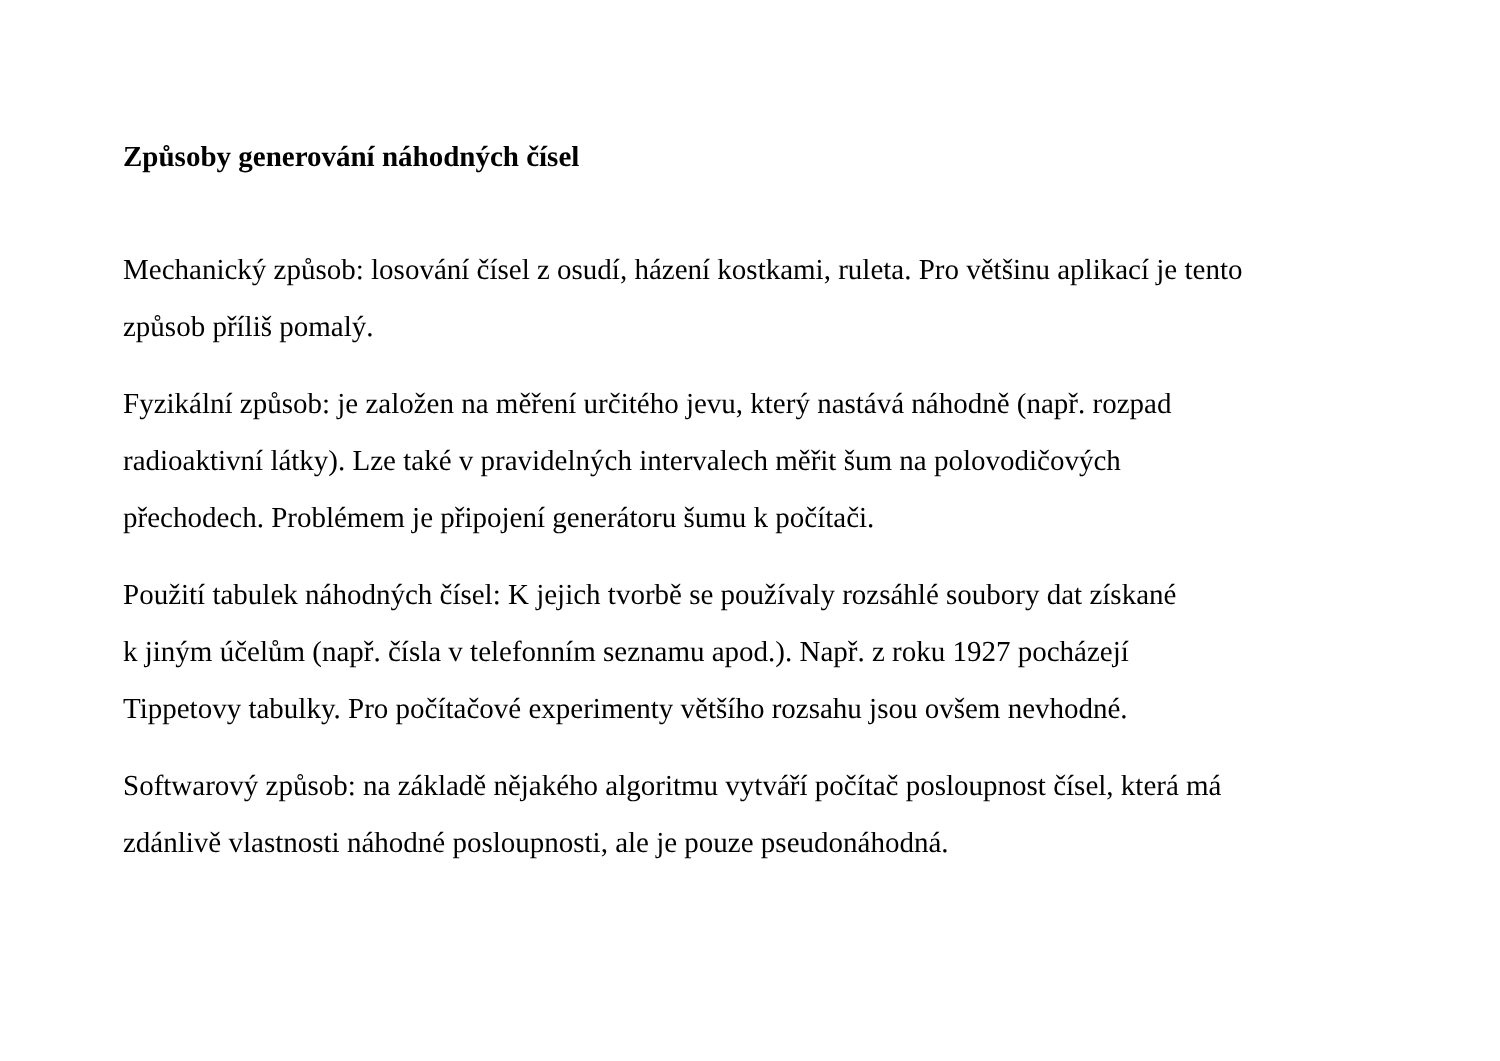Způsoby generování náhodných čísel
Mechanický způsob: losování čísel z osudí, házení kostkami, ruleta. Pro většinu aplikací je tento
způsob příliš pomalý.
Fyzikální způsob: je založen na měření určitého jevu, který nastává náhodně (např. rozpad
radioaktivní látky). Lze také v pravidelných intervalech měřit šum na polovodičových
přechodech. Problémem je připojení generátoru šumu k počítači.
Použití tabulek náhodných čísel: K jejich tvorbě se používaly rozsáhlé soubory dat získané
k jiným účelům (např. čísla v telefonním seznamu apod.). Např. z roku 1927 pocházejí
Tippetovy tabulky. Pro počítačové experimenty většího rozsahu jsou ovšem nevhodné.
Softwarový způsob: na základě nějakého algoritmu vytváří počítač posloupnost čísel, která má
zdánlivě vlastnosti náhodné posloupnosti, ale je pouze pseudonáhodná.